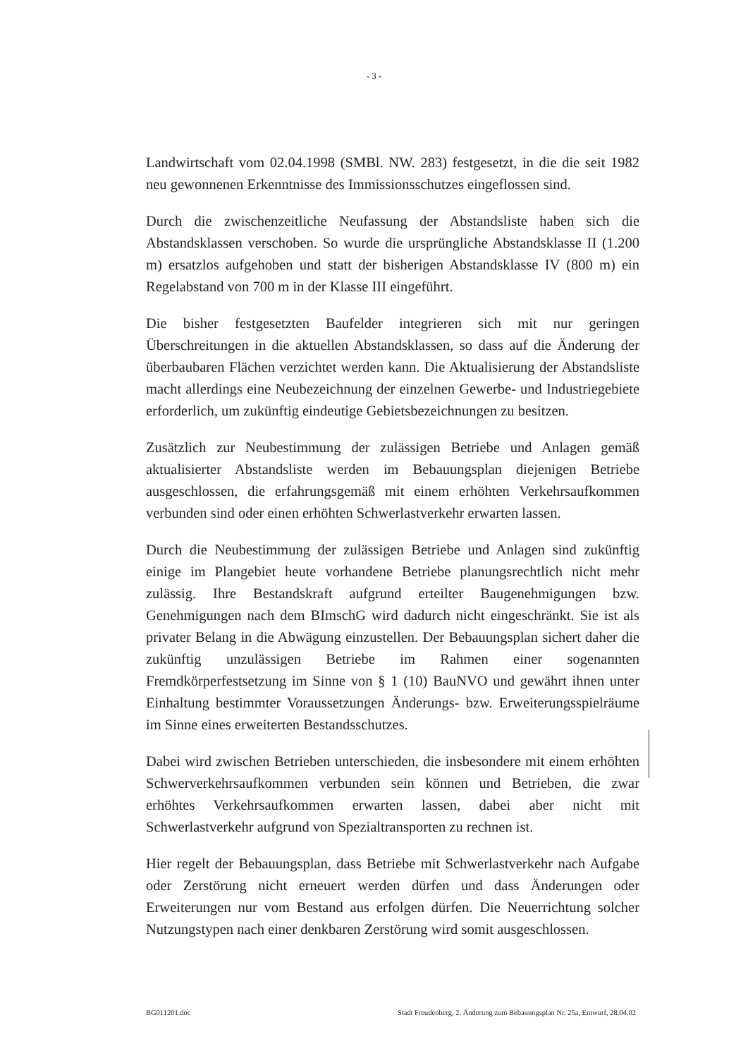- 3 -
Landwirtschaft vom 02.04.1998 (SMBl. NW. 283) festgesetzt, in die die seit 1982 neu gewonnenen Erkenntnisse des Immissionsschutzes eingeflossen sind.
Durch die zwischenzeitliche Neufassung der Abstandsliste haben sich die Abstandsklassen verschoben. So wurde die ursprüngliche Abstandsklasse II (1.200 m) ersatzlos aufgehoben und statt der bisherigen Abstandsklasse IV (800 m) ein Regelabstand von 700 m in der Klasse III eingeführt.
Die bisher festgesetzten Baufelder integrieren sich mit nur geringen Überschreitungen in die aktuellen Abstandsklassen, so dass auf die Änderung der überbaubaren Flächen verzichtet werden kann. Die Aktualisierung der Abstandsliste macht allerdings eine Neubezeichnung der einzelnen Gewerbe- und Industriegebiete erforderlich, um zukünftig eindeutige Gebietsbezeichnungen zu besitzen.
Zusätzlich zur Neubestimmung der zulässigen Betriebe und Anlagen gemäß aktualisierter Abstandsliste werden im Bebauungsplan diejenigen Betriebe ausgeschlossen, die erfahrungsgemäß mit einem erhöhten Verkehrsaufkommen verbunden sind oder einen erhöhten Schwerlastverkehr erwarten lassen.
Durch die Neubestimmung der zulässigen Betriebe und Anlagen sind zukünftig einige im Plangebiet heute vorhandene Betriebe planungsrechtlich nicht mehr zulässig. Ihre Bestandskraft aufgrund erteilter Baugenehmigungen bzw. Genehmigungen nach dem BImschG wird dadurch nicht eingeschränkt. Sie ist als privater Belang in die Abwägung einzustellen. Der Bebauungsplan sichert daher die zukünftig unzulässigen Betriebe im Rahmen einer sogenannten Fremdkörperfestsetzung im Sinne von § 1 (10) BauNVO und gewährt ihnen unter Einhaltung bestimmter Voraussetzungen Änderungs- bzw. Erweiterungsspielräume im Sinne eines erweiterten Bestandsschutzes.
Dabei wird zwischen Betrieben unterschieden, die insbesondere mit einem erhöhten Schwerverkehrsaufkommen verbunden sein können und Betrieben, die zwar erhöhtes Verkehrsaufkommen erwarten lassen, dabei aber nicht mit Schwerlastverkehr aufgrund von Spezialtransporten zu rechnen ist.
Hier regelt der Bebauungsplan, dass Betriebe mit Schwerlastverkehr nach Aufgabe oder Zerstörung nicht erneuert werden dürfen und dass Änderungen oder Erweiterungen nur vom Bestand aus erfolgen dürfen. Die Neuerrichtung solcher Nutzungstypen nach einer denkbaren Zerstörung wird somit ausgeschlossen.
BG011201.doc Stadt Freudenberg, 2. Änderung zum Bebauungsplan Nr. 25a, Entwurf, 28.04.02